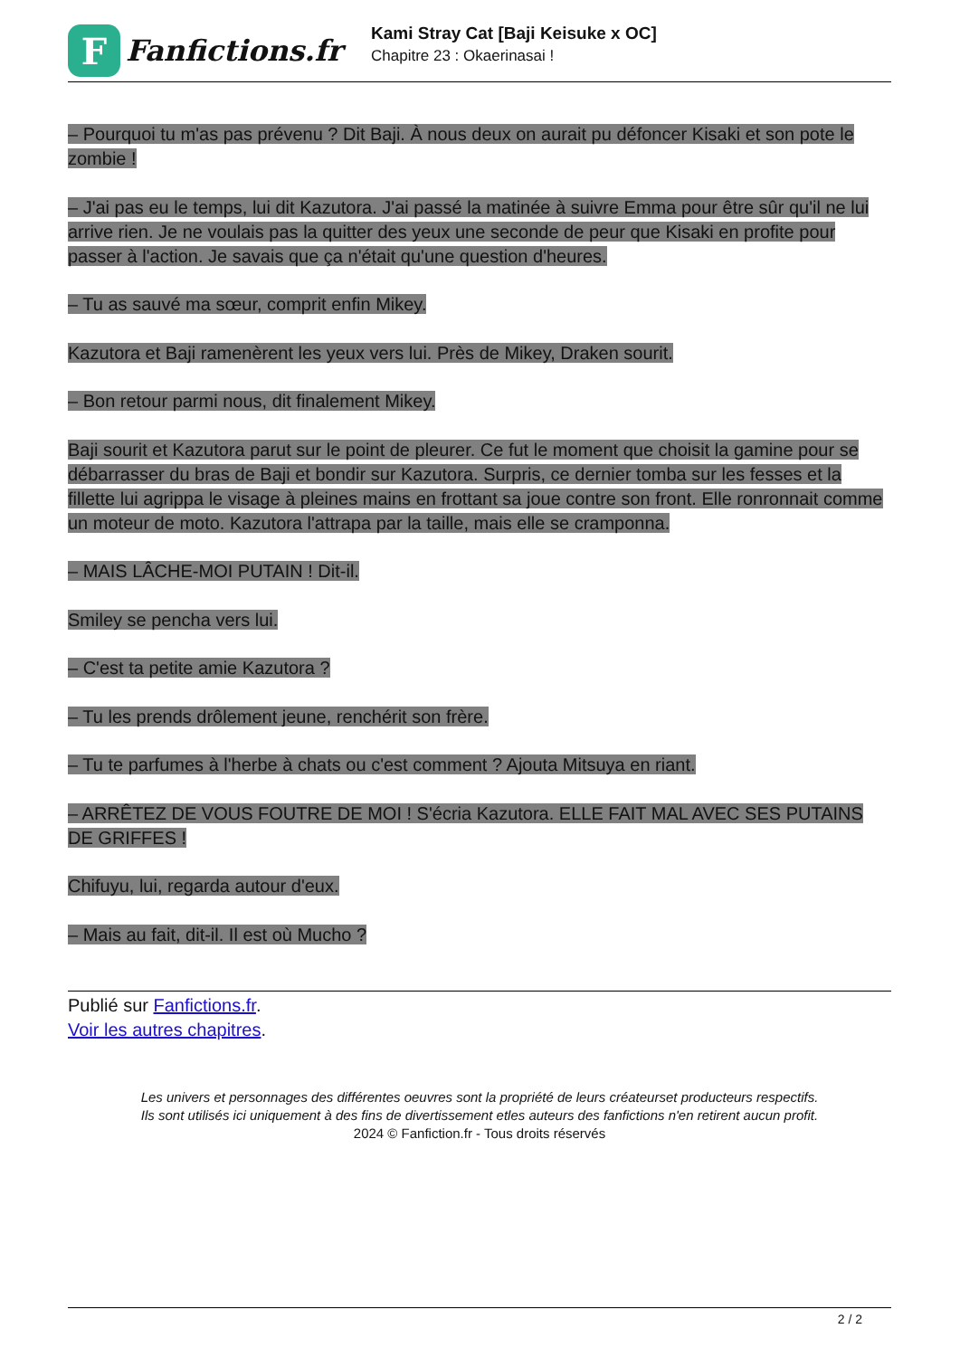F
Fanfictions.fr
Kami Stray Cat [Baji Keisuke x OC]
Chapitre 23 : Okaerinasai !
– Pourquoi tu m'as pas prévenu ? Dit Baji. À nous deux on aurait pu défoncer Kisaki et son pote le zombie !
– J'ai pas eu le temps, lui dit Kazutora. J'ai passé la matinée à suivre Emma pour être sûr qu'il ne lui arrive rien. Je ne voulais pas la quitter des yeux une seconde de peur que Kisaki en profite pour passer à l'action. Je savais que ça n'était qu'une question d'heures.
– Tu as sauvé ma sœur, comprit enfin Mikey.
Kazutora et Baji ramenèrent les yeux vers lui. Près de Mikey, Draken sourit.
– Bon retour parmi nous, dit finalement Mikey.
Baji sourit et Kazutora parut sur le point de pleurer. Ce fut le moment que choisit la gamine pour se débarrasser du bras de Baji et bondir sur Kazutora. Surpris, ce dernier tomba sur les fesses et la fillette lui agrippa le visage à pleines mains en frottant sa joue contre son front. Elle ronronnait comme un moteur de moto. Kazutora l'attrapa par la taille, mais elle se cramponna.
– MAIS LÂCHE-MOI PUTAIN ! Dit-il.
Smiley se pencha vers lui.
– C'est ta petite amie Kazutora ?
– Tu les prends drôlement jeune, renchérit son frère.
– Tu te parfumes à l'herbe à chats ou c'est comment ? Ajouta Mitsuya en riant.
– ARRÊTEZ DE VOUS FOUTRE DE MOI ! S'écria Kazutora. ELLE FAIT MAL AVEC SES PUTAINS DE GRIFFES !
Chifuyu, lui, regarda autour d'eux.
– Mais au fait, dit-il. Il est où Mucho ?
Publié sur Fanfictions.fr.
Voir les autres chapitres.
Les univers et personnages des différentes oeuvres sont la propriété de leurs créateurset producteurs respectifs.
Ils sont utilisés ici uniquement à des fins de divertissement etles auteurs des fanfictions n'en retirent aucun profit.
2024 © Fanfiction.fr - Tous droits réservés
2 / 2